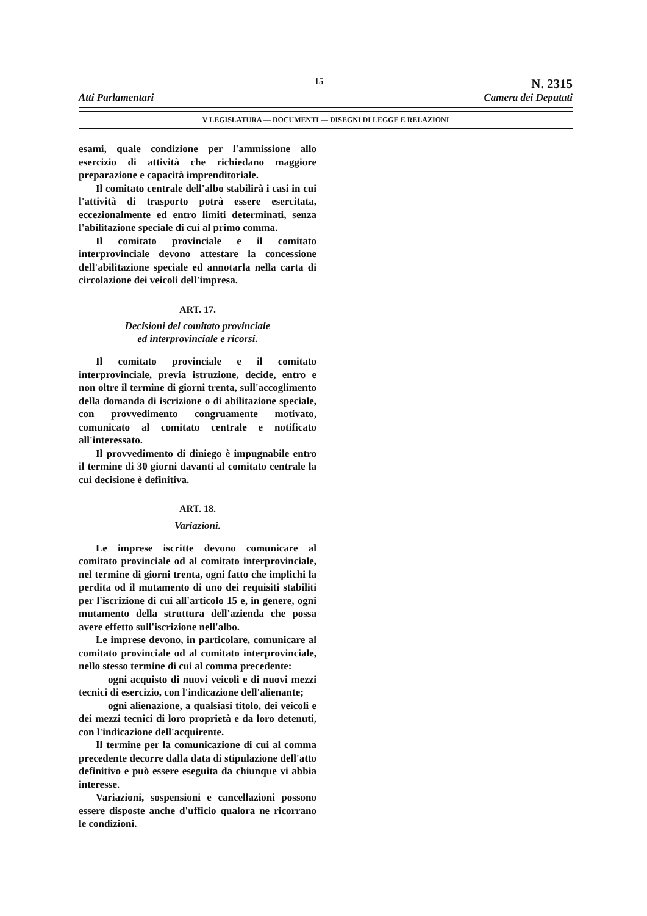Atti Parlamentari — 15 — N. 2315
Camera dei Deputati
V LEGISLATURA — DOCUMENTI — DISEGNI DI LEGGE E RELAZIONI
esami, quale condizione per l'ammissione allo esercizio di attività che richiedano maggiore preparazione e capacità imprenditoriale.
Il comitato centrale dell'albo stabilirà i casi in cui l'attività di trasporto potrà essere esercitata, eccezionalmente ed entro limiti determinati, senza l'abilitazione speciale di cui al primo comma.
Il comitato provinciale e il comitato interprovinciale devono attestare la concessione dell'abilitazione speciale ed annotarla nella carta di circolazione dei veicoli dell'impresa.
ART. 17.
Decisioni del comitato provinciale
ed interprovinciale e ricorsi.
Il comitato provinciale e il comitato interprovinciale, previa istruzione, decide, entro e non oltre il termine di giorni trenta, sull'accoglimento della domanda di iscrizione o di abilitazione speciale, con provvedimento congruamente motivato, comunicato al comitato centrale e notificato all'interessato.
Il provvedimento di diniego è impugnabile entro il termine di 30 giorni davanti al comitato centrale la cui decisione è definitiva.
ART. 18.
Variazioni.
Le imprese iscritte devono comunicare al comitato provinciale od al comitato interprovinciale, nel termine di giorni trenta, ogni fatto che implichi la perdita od il mutamento di uno dei requisiti stabiliti per l'iscrizione di cui all'articolo 15 e, in genere, ogni mutamento della struttura dell'azienda che possa avere effetto sull'iscrizione nell'albo.
Le imprese devono, in particolare, comunicare al comitato provinciale od al comitato interprovinciale, nello stesso termine di cui al comma precedente:
ogni acquisto di nuovi veicoli e di nuovi mezzi tecnici di esercizio, con l'indicazione dell'alienante;
ogni alienazione, a qualsiasi titolo, dei veicoli e dei mezzi tecnici di loro proprietà e da loro detenuti, con l'indicazione dell'acquirente.
Il termine per la comunicazione di cui al comma precedente decorre dalla data di stipulazione dell'atto definitivo e può essere eseguita da chiunque vi abbia interesse.
Variazioni, sospensioni e cancellazioni possono essere disposte anche d'ufficio qualora ne ricorrano le condizioni.